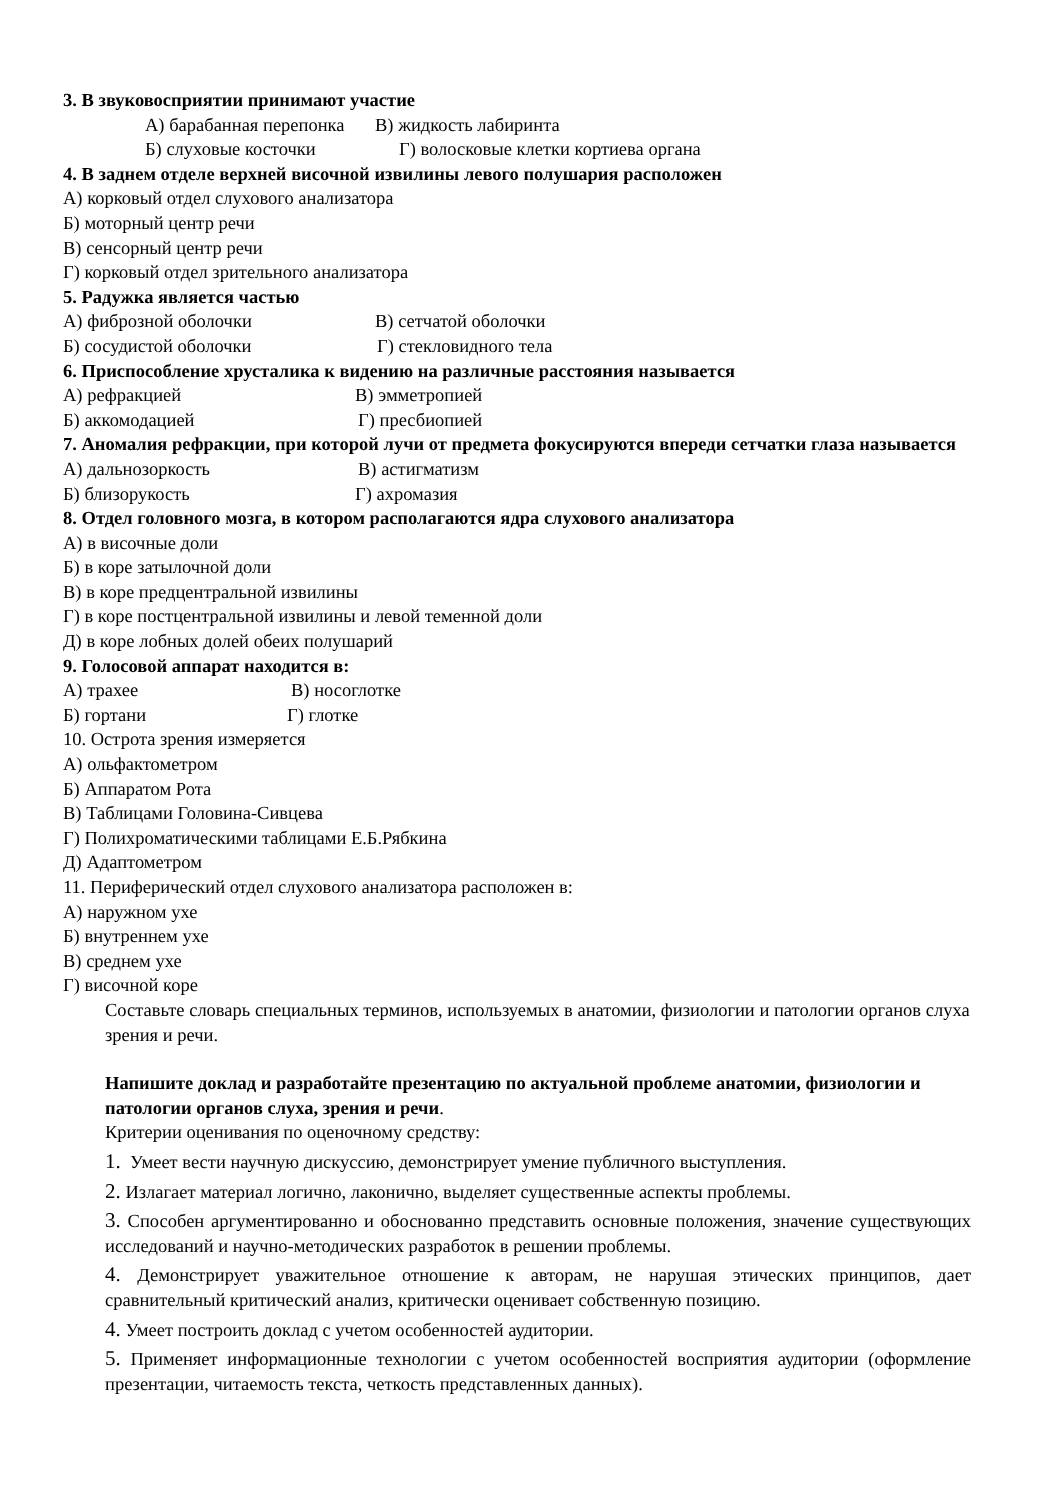3. В звуковосприятии принимают участие
А) барабанная перепонка В) жидкость лабиринта
Б) слуховые косточки Г) волосковые клетки кортиева органа
4. В заднем отделе верхней височной извилины левого полушария расположен
А) корковый отдел слухового анализатора
Б) моторный центр речи
В) сенсорный центр речи
Г) корковый отдел зрительного анализатора
5. Радужка является частью
А) фиброзной оболочки В) сетчатой оболочки
Б) сосудистой оболочки Г) стекловидного тела
6. Приспособление хрусталика к видению на различные расстояния называется
А) рефракцией В) эмметропией
Б) аккомодацией Г) пресбиопией
7. Аномалия рефракции, при которой лучи от предмета фокусируются впереди сетчатки глаза называется
А) дальнозоркость В) астигматизм
Б) близорукость Г) ахромазия
8. Отдел головного мозга, в котором располагаются ядра слухового анализатора
А) в височные доли
Б) в коре затылочной доли
В) в коре предцентральной извилины
Г) в коре постцентральной извилины и левой теменной доли
Д) в коре лобных долей обеих полушарий
9. Голосовой аппарат находится в:
А) трахее В) носоглотке
Б) гортани Г) глотке
10. Острота зрения измеряется
А) ольфактометром
Б) Аппаратом Рота
В) Таблицами Головина-Сивцева
Г) Полихроматическими таблицами Е.Б.Рябкина
Д) Адаптометром
11. Периферический отдел слухового анализатора расположен в:
А) наружном ухе
Б) внутреннем ухе
В) среднем ухе
Г) височной коре
Составьте словарь специальных терминов, используемых в анатомии, физиологии и патологии органов слуха зрения и речи.
Напишите доклад и разработайте презентацию по актуальной проблеме анатомии, физиологии и патологии органов слуха, зрения и речи.
Критерии оценивания по оценочному средству:
1. Умеет вести научную дискуссию, демонстрирует умение публичного выступления.
2. Излагает материал логично, лаконично, выделяет существенные аспекты проблемы.
3. Способен аргументированно и обоснованно представить основные положения, значение существующих исследований и научно-методических разработок в решении проблемы.
4. Демонстрирует уважительное отношение к авторам, не нарушая этических принципов, дает сравнительный критический анализ, критически оценивает собственную позицию.
4. Умеет построить доклад с учетом особенностей аудитории.
5. Применяет информационные технологии с учетом особенностей восприятия аудитории (оформление презентации, читаемость текста, четкость представленных данных).